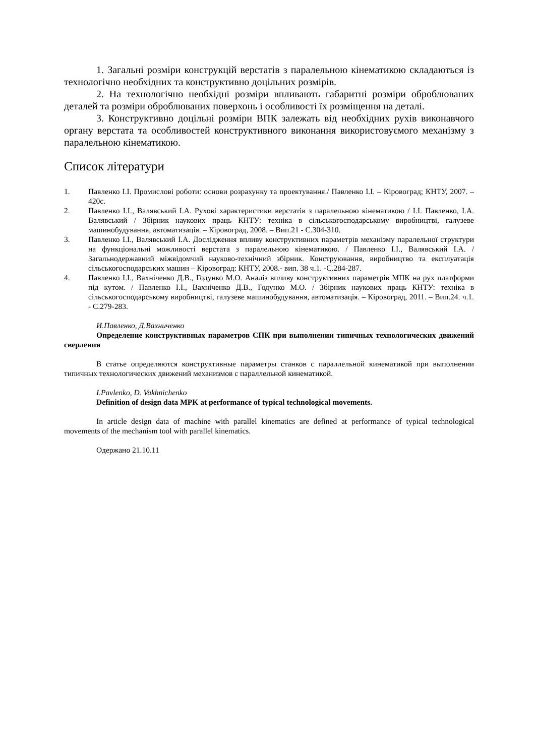1. Загальні розміри конструкцій верстатів з паралельною кінематикою складаються із технологічно необхідних та конструктивно доцільних розмірів.
2. На технологічно необхідні розміри впливають габаритні розміри оброблюваних деталей та розміри оброблюваних поверхонь і особливості їх розміщення на деталі.
3. Конструктивно доцільні розміри ВПК залежать від необхідних рухів виконавчого органу верстата та особливостей конструктивного виконання використовуємого механізму з паралельною кінематикою.
Список літератури
1. Павленко І.І. Промислові роботи: основи розрахунку та проектування./ Павленко І.І. – Кіровоград; КНТУ, 2007. – 420с.
2. Павленко І.І., Валявський І.А. Рухові характеристики верстатів з паралельною кінематикою / І.І. Павленко, І.А. Валявський / Збірник наукових праць КНТУ: техніка в сільськогосподарському виробництві, галузеве машинобудування, автоматизація. – Кіровоград, 2008. – Вип.21 - С.304-310.
3. Павленко І.І., Валявський І.А. Дослідження впливу конструктивних параметрів механізму паралельної структури на функціональні можливості верстата з паралельною кінематикою. / Павленко І.І., Валявський І.А. / Загальнодержавний міжвідомчий науково-технічний збірник. Конструювання, виробництво та експлуатація сільськогосподарських машин – Кіровоград: КНТУ, 2008.- вип. 38 ч.1. -С.284-287.
4. Павленко І.І., Вахніченко Д.В., Годунко М.О. Аналіз впливу конструктивних параметрів МПК на рух платформи під кутом. / Павленко І.І., Вахніченко Д.В., Годунко М.О. / Збірник наукових праць КНТУ: техніка в сільськогосподарському виробництві, галузеве машинобудування, автоматизація. – Кіровоград, 2011. – Вип.24. ч.1. - С.279-283.
И.Павленко, Д.Вахниченко
Определение конструктивных параметров СПК при выполнении типичных технологических движений сверления
В статье определяются конструктивные параметры станков с параллельной кинематикой при выполнении типичных технологических движений механизмов с параллельной кинематикой.
I.Pavlenko, D. Vakhnichenko
Definition of design data MPK at performance of typical technological movements.
In article design data of machine with parallel kinematics are defined at performance of typical technological movements of the mechanism tool with parallel kinematics.
Одержано 21.10.11